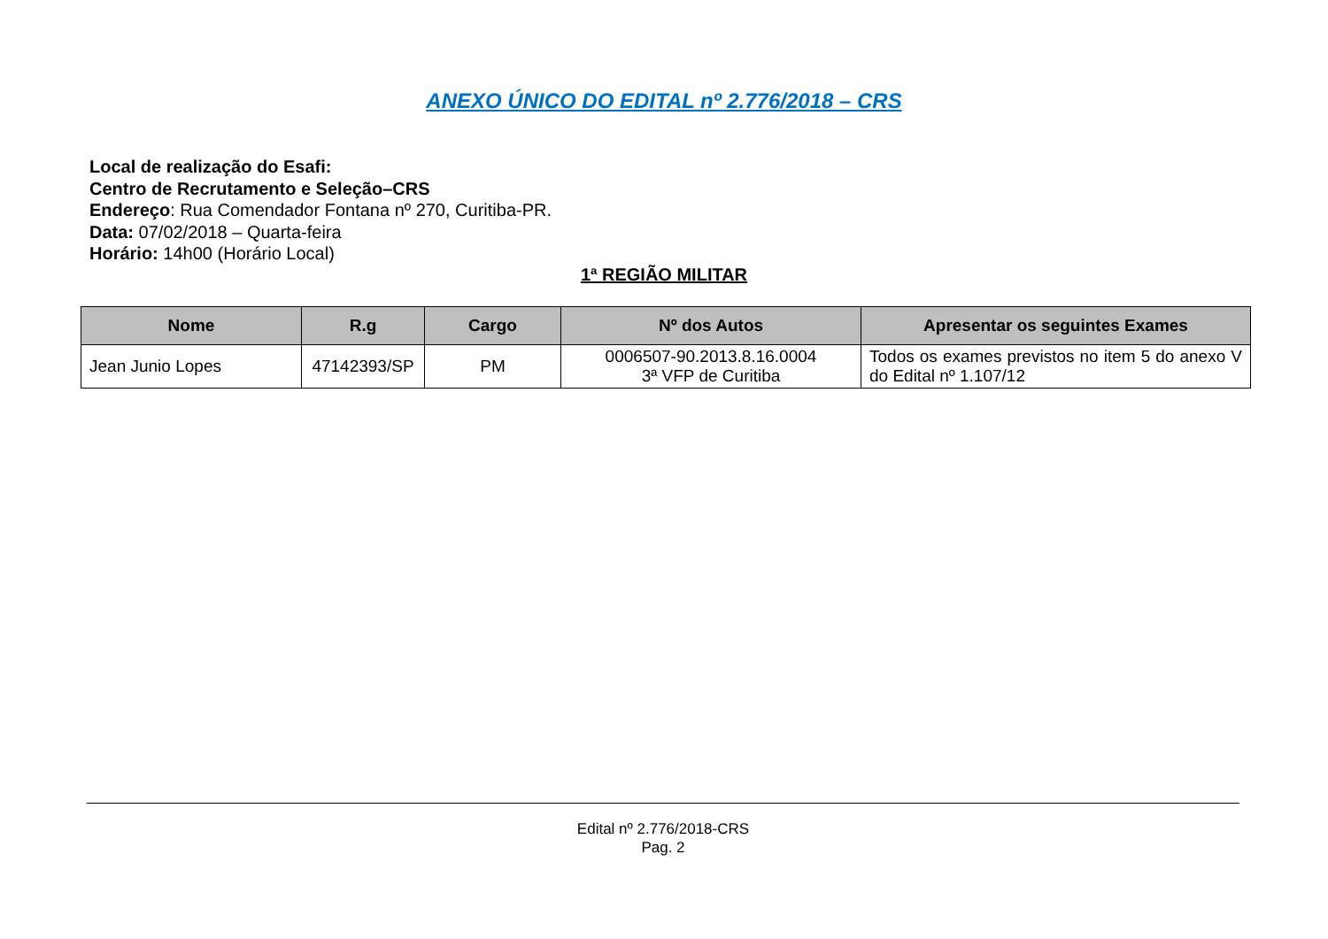ANEXO ÚNICO DO EDITAL nº 2.776/2018 – CRS
Local de realização do Esafi:
Centro de Recrutamento e Seleção–CRS
Endereço: Rua Comendador Fontana nº 270, Curitiba-PR.
Data: 07/02/2018 – Quarta-feira
Horário: 14h00 (Horário Local)
1ª REGIÃO MILITAR
| Nome | R.g | Cargo | Nº dos Autos | Apresentar os seguintes Exames |
| --- | --- | --- | --- | --- |
| Jean Junio Lopes | 47142393/SP | PM | 0006507-90.2013.8.16.0004 3ª VFP de Curitiba | Todos os exames previstos no item 5 do anexo V do Edital nº 1.107/12 |
Edital nº 2.776/2018-CRS
Pag. 2